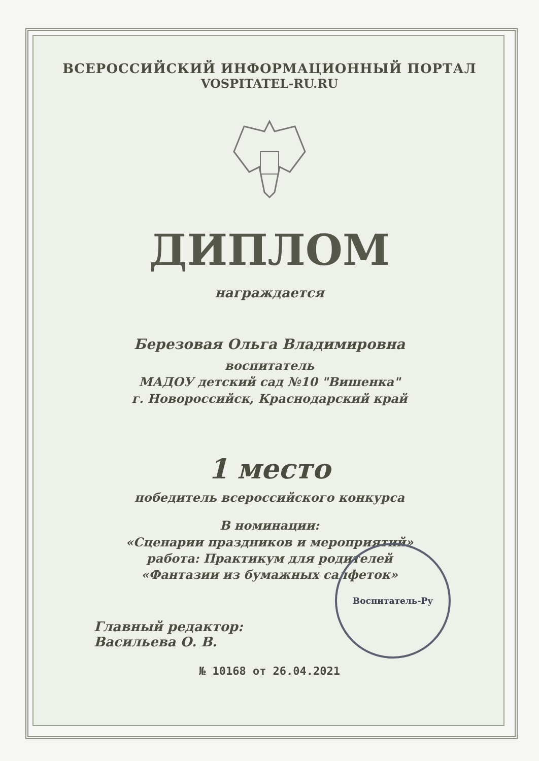ВСЕРОССИЙСКИЙ ИНФОРМАЦИОННЫЙ ПОРТАЛ
VOSPITATEL-RU.RU
ДИПЛОМ
награждается
Березовая Ольга Владимировна
воспитатель
МАДОУ детский сад №10 "Вишенка"
г. Новороссийск, Краснодарский край
1 место
победитель всероссийского конкурса
В номинации:
«Сценарии праздников и мероприятий»
работа: Практикум для родителей
«Фантазии из бумажных салфеток»
Главный редактор:
Васильева О. В.
№ 10168 от 26.04.2021
Воспитатель-Ру